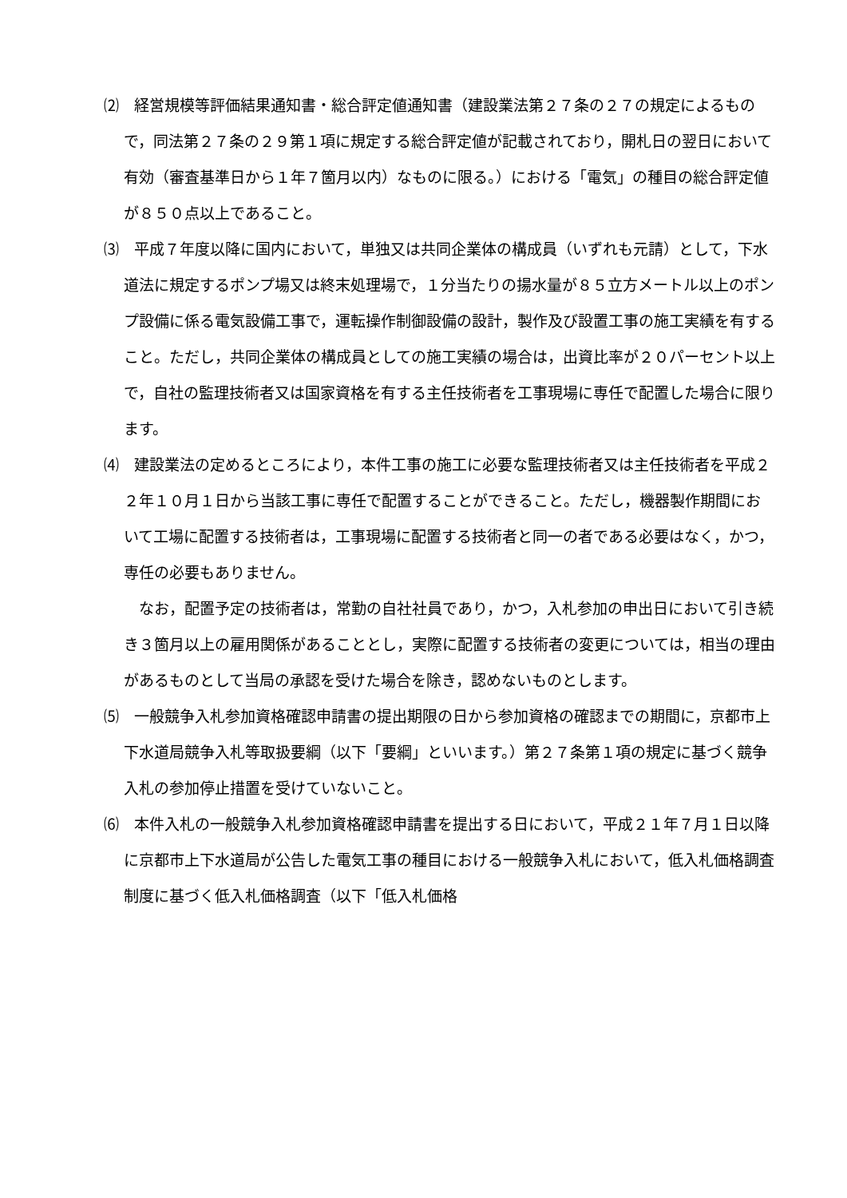⑵　経営規模等評価結果通知書・総合評定値通知書（建設業法第２７条の２７の規定によるもので，同法第２７条の２９第１項に規定する総合評定値が記載されており，開札日の翌日において有効（審査基準日から１年７箇月以内）なものに限る。）における「電気」の種目の総合評定値が８５０点以上であること。
⑶　平成７年度以降に国内において，単独又は共同企業体の構成員（いずれも元請）として，下水道法に規定するポンプ場又は終末処理場で，１分当たりの揚水量が８５立方メートル以上のポンプ設備に係る電気設備工事で，運転操作制御設備の設計，製作及び設置工事の施工実績を有すること。ただし，共同企業体の構成員としての施工実績の場合は，出資比率が２０パーセント以上で，自社の監理技術者又は国家資格を有する主任技術者を工事現場に専任で配置した場合に限ります。
⑷　建設業法の定めるところにより，本件工事の施工に必要な監理技術者又は主任技術者を平成２２年１０月１日から当該工事に専任で配置することができること。ただし，機器製作期間において工場に配置する技術者は，工事現場に配置する技術者と同一の者である必要はなく，かつ，専任の必要もありません。
なお，配置予定の技術者は，常勤の自社社員であり，かつ，入札参加の申出日において引き続き３箇月以上の雇用関係があることとし，実際に配置する技術者の変更については，相当の理由があるものとして当局の承認を受けた場合を除き，認めないものとします。
⑸　一般競争入札参加資格確認申請書の提出期限の日から参加資格の確認までの期間に，京都市上下水道局競争入札等取扱要綱（以下「要綱」といいます。）第２７条第１項の規定に基づく競争入札の参加停止措置を受けていないこと。
⑹　本件入札の一般競争入札参加資格確認申請書を提出する日において，平成２１年７月１日以降に京都市上下水道局が公告した電気工事の種目における一般競争入札において，低入札価格調査制度に基づく低入札価格調査（以下「低入札価格